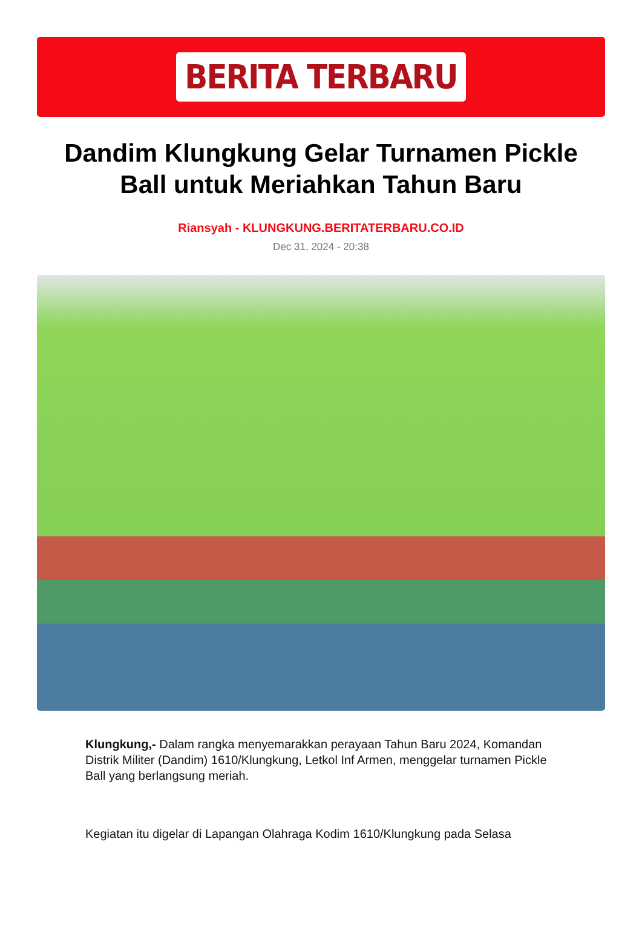BERITA TERBARU
Dandim Klungkung Gelar Turnamen Pickle Ball untuk Meriahkan Tahun Baru
Riansyah - KLUNGKUNG.BERITATERBARU.CO.ID
Dec 31, 2024 - 20:38
Klungkung,- Dalam rangka menyemarakkan perayaan Tahun Baru 2024, Komandan Distrik Militer (Dandim) 1610/Klungkung, Letkol Inf Armen, menggelar turnamen Pickle Ball yang berlangsung meriah.
Kegiatan itu digelar di Lapangan Olahraga Kodim 1610/Klungkung pada Selasa